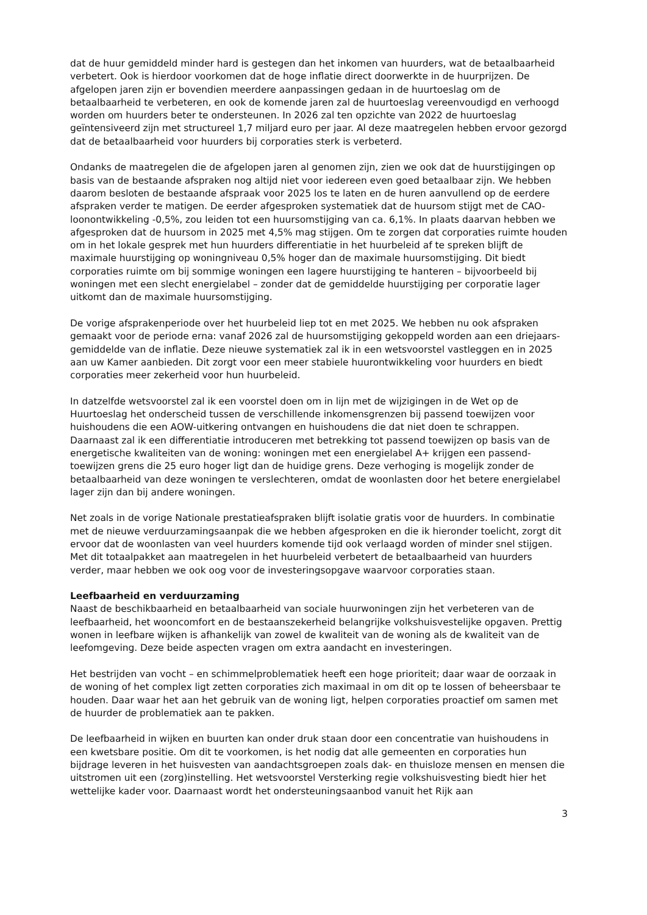dat de huur gemiddeld minder hard is gestegen dan het inkomen van huurders, wat de betaalbaarheid verbetert. Ook is hierdoor voorkomen dat de hoge inflatie direct doorwerkte in de huurprijzen. De afgelopen jaren zijn er bovendien meerdere aanpassingen gedaan in de huurtoeslag om de betaalbaarheid te verbeteren, en ook de komende jaren zal de huurtoeslag vereenvoudigd en verhoogd worden om huurders beter te ondersteunen. In 2026 zal ten opzichte van 2022 de huurtoeslag geïntensiveerd zijn met structureel 1,7 miljard euro per jaar. Al deze maatregelen hebben ervoor gezorgd dat de betaalbaarheid voor huurders bij corporaties sterk is verbeterd.
Ondanks de maatregelen die de afgelopen jaren al genomen zijn, zien we ook dat de huurstijgingen op basis van de bestaande afspraken nog altijd niet voor iedereen even goed betaalbaar zijn. We hebben daarom besloten de bestaande afspraak voor 2025 los te laten en de huren aanvullend op de eerdere afspraken verder te matigen. De eerder afgesproken systematiek dat de huursom stijgt met de CAO-loonontwikkeling -0,5%, zou leiden tot een huursomstijging van ca. 6,1%. In plaats daarvan hebben we afgesproken dat de huursom in 2025 met 4,5% mag stijgen. Om te zorgen dat corporaties ruimte houden om in het lokale gesprek met hun huurders differentiatie in het huurbeleid af te spreken blijft de maximale huurstijging op woningniveau 0,5% hoger dan de maximale huursomstijging. Dit biedt corporaties ruimte om bij sommige woningen een lagere huurstijging te hanteren – bijvoorbeeld bij woningen met een slecht energielabel – zonder dat de gemiddelde huurstijging per corporatie lager uitkomt dan de maximale huursomstijging.
De vorige afsprakenperiode over het huurbeleid liep tot en met 2025. We hebben nu ook afspraken gemaakt voor de periode erna: vanaf 2026 zal de huursomstijging gekoppeld worden aan een driejaars-gemiddelde van de inflatie. Deze nieuwe systematiek zal ik in een wetsvoorstel vastleggen en in 2025 aan uw Kamer aanbieden. Dit zorgt voor een meer stabiele huurontwikkeling voor huurders en biedt corporaties meer zekerheid voor hun huurbeleid.
In datzelfde wetsvoorstel zal ik een voorstel doen om in lijn met de wijzigingen in de Wet op de Huurtoeslag het onderscheid tussen de verschillende inkomensgrenzen bij passend toewijzen voor huishoudens die een AOW-uitkering ontvangen en huishoudens die dat niet doen te schrappen. Daarnaast zal ik een differentiatie introduceren met betrekking tot passend toewijzen op basis van de energetische kwaliteiten van de woning: woningen met een energielabel A+ krijgen een passend-toewijzen grens die 25 euro hoger ligt dan de huidige grens. Deze verhoging is mogelijk zonder de betaalbaarheid van deze woningen te verslechteren, omdat de woonlasten door het betere energielabel lager zijn dan bij andere woningen.
Net zoals in de vorige Nationale prestatieafspraken blijft isolatie gratis voor de huurders. In combinatie met de nieuwe verduurzamingsaanpak die we hebben afgesproken en die ik hieronder toelicht, zorgt dit ervoor dat de woonlasten van veel huurders komende tijd ook verlaagd worden of minder snel stijgen. Met dit totaalpakket aan maatregelen in het huurbeleid verbetert de betaalbaarheid van huurders verder, maar hebben we ook oog voor de investeringsopgave waarvoor corporaties staan.
Leefbaarheid en verduurzaming
Naast de beschikbaarheid en betaalbaarheid van sociale huurwoningen zijn het verbeteren van de leefbaarheid, het wooncomfort en de bestaanszekerheid belangrijke volkshuisvestelijke opgaven. Prettig wonen in leefbare wijken is afhankelijk van zowel de kwaliteit van de woning als de kwaliteit van de leefomgeving. Deze beide aspecten vragen om extra aandacht en investeringen.
Het bestrijden van vocht – en schimmelproblematiek heeft een hoge prioriteit; daar waar de oorzaak in de woning of het complex ligt zetten corporaties zich maximaal in om dit op te lossen of beheersbaar te houden. Daar waar het aan het gebruik van de woning ligt, helpen corporaties proactief om samen met de huurder de problematiek aan te pakken.
De leefbaarheid in wijken en buurten kan onder druk staan door een concentratie van huishoudens in een kwetsbare positie. Om dit te voorkomen, is het nodig dat alle gemeenten en corporaties hun bijdrage leveren in het huisvesten van aandachtsgroepen zoals dak- en thuisloze mensen en mensen die uitstromen uit een (zorg)instelling. Het wetsvoorstel Versterking regie volkshuisvesting biedt hier het wettelijke kader voor. Daarnaast wordt het ondersteuningsaanbod vanuit het Rijk aan
3